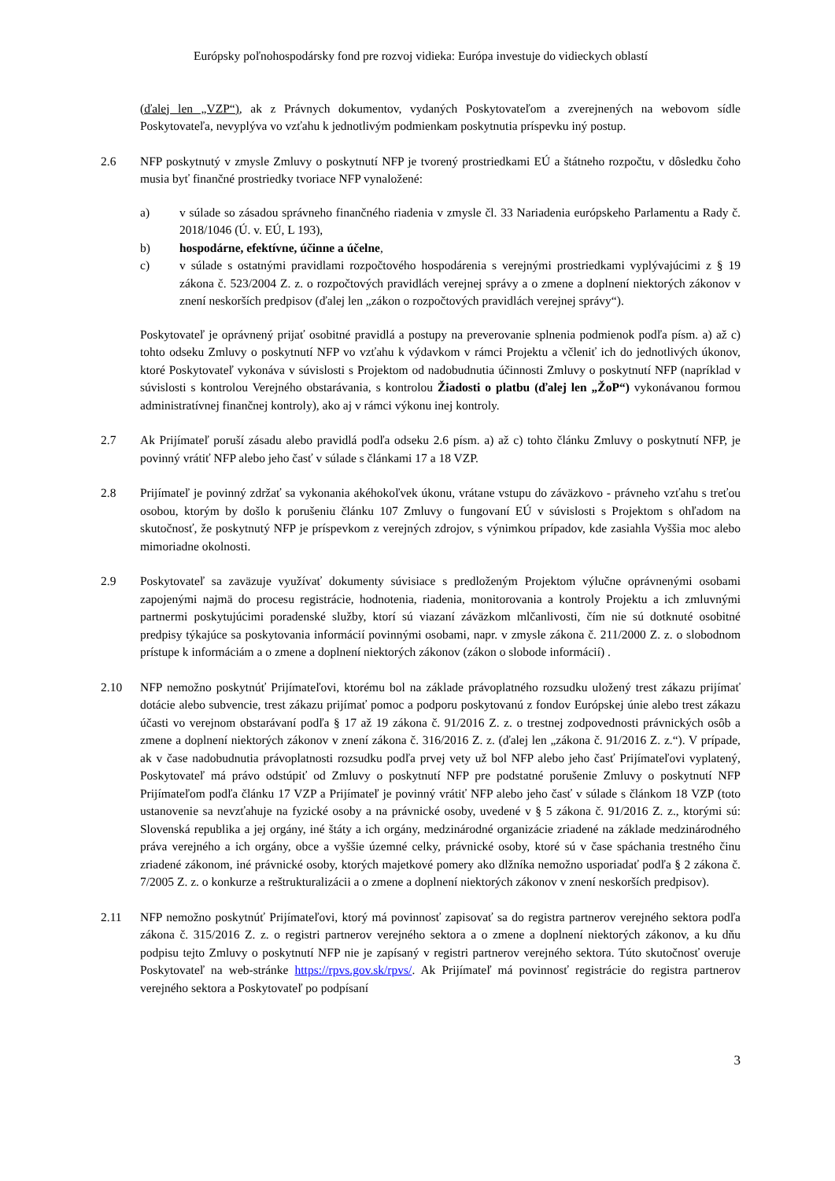Európsky poľnohospodársky fond pre rozvoj vidieka: Európa investuje do vidieckych oblastí
(ďalej len „VZP“), ak z Právnych dokumentov, vydaných Poskytovateľom a zverejnených na webovom sídle Poskytovateľa, nevyplýva vo vzťahu k jednotlivým podmienkam poskytnutia príspevku iný postup.
2.6 NFP poskytnutý v zmysle Zmluvy o poskytnutí NFP je tvorený prostriedkami EÚ a štátneho rozpočtu, v dôsledku čoho musia byť finančné prostriedky tvoriace NFP vynaložené:
a) v súlade so zásadou správneho finančného riadenia v zmysle čl. 33 Nariadenia európskeho Parlamentu a Rady č. 2018/1046 (Ú. v. EÚ, L 193),
b) hospodárne, efektívne, účinne a účelne,
c) v súlade s ostatnými pravidlami rozpočtového hospodárenia s verejnými prostriedkami vyplývajúcimi z § 19 zákona č. 523/2004 Z. z. o rozpočtových pravidlách verejnej správy a o zmene a doplnení niektorých zákonov v znení neskorších predpisov (ďalej len „zákon o rozpočtových pravidlách verejnej správy“).
Poskytovateľ je oprávnený prijať osobitné pravidlá a postupy na preverovanie splnenia podmienok podľa písm. a) až c) tohto odseku Zmluvy o poskytnutí NFP vo vzťahu k výdavkom v rámci Projektu a včleniť ich do jednotlivých úkonov, ktoré Poskytovateľ vykonáva v súvislosti s Projektom od nadobudnutia účinnosti Zmluvy o poskytnutí NFP (napríklad v súvislosti s kontrolou Verejného obstarávania, s kontrolou Žiadosti o platbu (ďalej len „ŽoP“) vykonávanou formou administratívnej finančnej kontroly), ako aj v rámci výkonu inej kontroly.
2.7 Ak Prijímateľ poruší zásadu alebo pravidlá podľa odseku 2.6 písm. a) až c) tohto článku Zmluvy o poskytnutí NFP, je povinný vrátiť NFP alebo jeho časť v súlade s článkami 17 a 18 VZP.
2.8 Prijímateľ je povinný zdržať sa vykonania akéhokoľvek úkonu, vrátane vstupu do záväzkovo - právneho vzťahu s treťou osobou, ktorým by došlo k porušeniu článku 107 Zmluvy o fungovaní EÚ v súvislosti s Projektom s ohľadom na skutočnosť, že poskytnutý NFP je príspevkom z verejných zdrojov, s výnimkou prípadov, kde zasiahla Vyššia moc alebo mimoriadne okolnosti.
2.9 Poskytovateľ sa zaväzuje využívať dokumenty súvisiace s predloženým Projektom výlučne oprávnenými osobami zapojenými najmä do procesu registrácie, hodnotenia, riadenia, monitorovania a kontroly Projektu a ich zmluvnými partnermi poskytujúcimi poradenské služby, ktorí sú viazaní záväzkom mlčanlivosti, čím nie sú dotknuté osobitné predpisy týkajúce sa poskytovania informácií povinnými osobami, napr. v zmysle zákona č. 211/2000 Z. z. o slobodnom prístupe k informáciám a o zmene a doplnení niektorých zákonov (zákon o slobode informácií) .
2.10 NFP nemožno poskytnúť Prijímateľovi, ktorému bol na základe právoplatného rozsudku uložený trest zákazu prijímať dotácie alebo subvencie, trest zákazu prijímať pomoc a podporu poskytovanú z fondov Európskej únie alebo trest zákazu účasti vo verejnom obstarávaní podľa § 17 až 19 zákona č. 91/2016 Z. z. o trestnej zodpovednosti právnických osôb a zmene a doplnení niektorých zákonov v znení zákona č. 316/2016 Z. z. (ďalej len „zákona č. 91/2016 Z. z.“). V prípade, ak v čase nadobudnutia právoplatnosti rozsudku podľa prvej vety už bol NFP alebo jeho časť Prijímateľovi vyplatený, Poskytovateľ má právo odstúpiť od Zmluvy o poskytnutí NFP pre podstatné porušenie Zmluvy o poskytnutí NFP Prijímateľom podľa článku 17 VZP a Prijímateľ je povinný vrátiť NFP alebo jeho časť v súlade s článkom 18 VZP (toto ustanovenie sa nevzťahuje na fyzické osoby a na právnické osoby, uvedené v § 5 zákona č. 91/2016 Z. z., ktorými sú: Slovenská republika a jej orgány, iné štáty a ich orgány, medzinárodné organizácie zriadené na základe medzinárodného práva verejného a ich orgány, obce a vyššie územné celky, právnické osoby, ktoré sú v čase spáchania trestného činu zriadené zákonom, iné právnické osoby, ktorých majetkové pomery ako dlžníka nemožno usporiadať podľa § 2 zákona č. 7/2005 Z. z. o konkurze a reštrukturalizácii a o zmene a doplnení niektorých zákonov v znení neskorších predpisov).
2.11 NFP nemožno poskytnúť Prijímateľovi, ktorý má povinnosť zapisovať sa do registra partnerov verejného sektora podľa zákona č. 315/2016 Z. z. o registri partnerov verejného sektora a o zmene a doplnení niektorých zákonov, a ku dňu podpisu tejto Zmluvy o poskytnutí NFP nie je zapísaný v registri partnerov verejného sektora. Túto skutočnosť overuje Poskytovateľ na web-stránke https://rpvs.gov.sk/rpvs/. Ak Prijímateľ má povinnosť registrácie do registra partnerov verejného sektora a Poskytovateľ po podpísaní
3